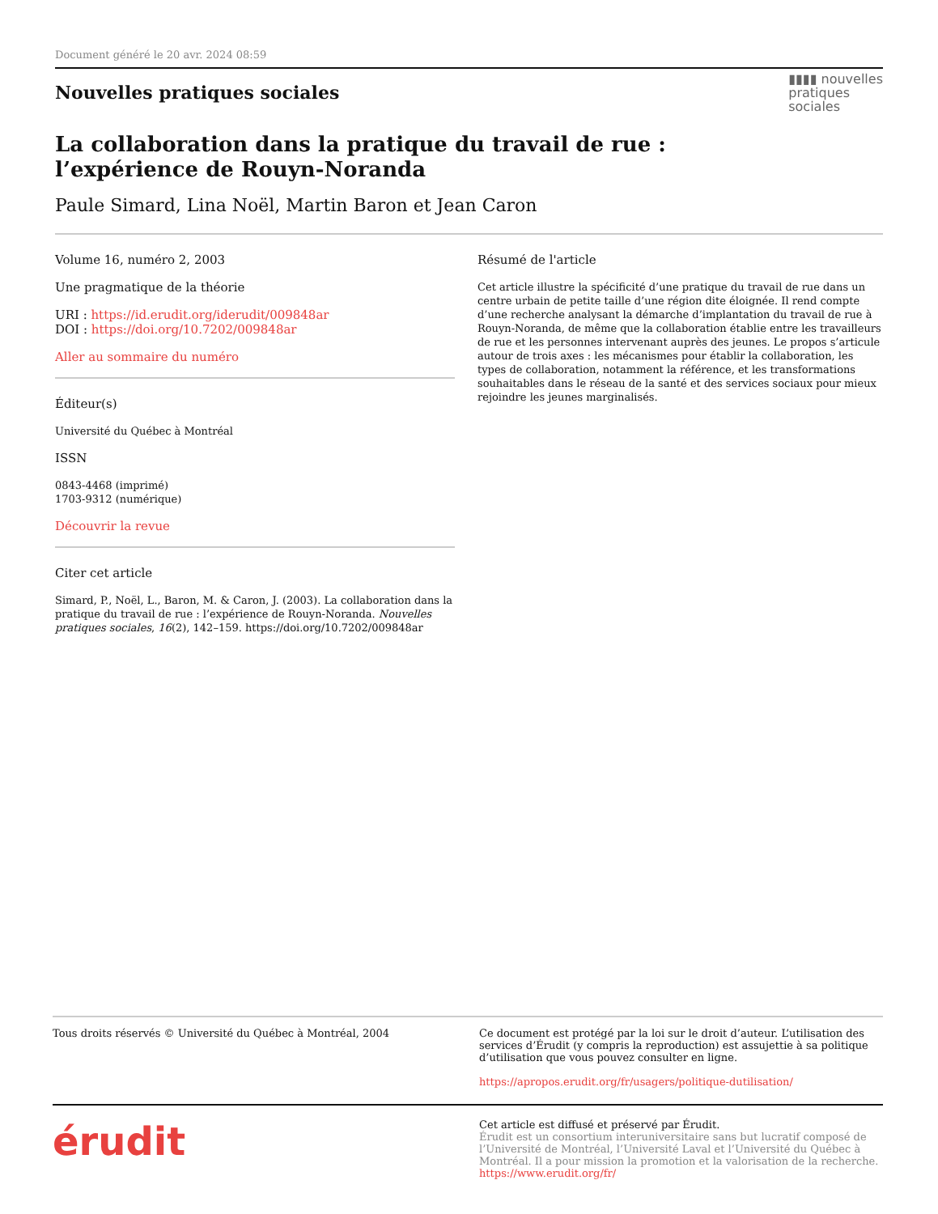Document généré le 20 avr. 2024 08:59
▮▮▮▮ nouvelles
pratiques
sociales
Nouvelles pratiques sociales
La collaboration dans la pratique du travail de rue :
l’expérience de Rouyn-Noranda
Paule Simard, Lina Noël, Martin Baron et Jean Caron
Volume 16, numéro 2, 2003
Une pragmatique de la théorie
URI : https://id.erudit.org/iderudit/009848ar
DOI : https://doi.org/10.7202/009848ar
Aller au sommaire du numéro
Éditeur(s)
Université du Québec à Montréal
ISSN
0843-4468 (imprimé)
1703-9312 (numérique)
Découvrir la revue
Citer cet article
Simard, P., Noël, L., Baron, M. & Caron, J. (2003). La collaboration dans la pratique du travail de rue : l’expérience de Rouyn-Noranda. Nouvelles pratiques sociales, 16(2), 142–159. https://doi.org/10.7202/009848ar
Résumé de l'article
Cet article illustre la spécificité d’une pratique du travail de rue dans un centre urbain de petite taille d’une région dite éloignée. Il rend compte d’une recherche analysant la démarche d’implantation du travail de rue à Rouyn-Noranda, de même que la collaboration établie entre les travailleurs de rue et les personnes intervenant auprès des jeunes. Le propos s’articule autour de trois axes : les mécanismes pour établir la collaboration, les types de collaboration, notamment la référence, et les transformations souhaitables dans le réseau de la santé et des services sociaux pour mieux rejoindre les jeunes marginalisés.
Tous droits réservés © Université du Québec à Montréal, 2004
Ce document est protégé par la loi sur le droit d’auteur. L’utilisation des services d’Érudit (y compris la reproduction) est assujettie à sa politique d’utilisation que vous pouvez consulter en ligne.
https://apropos.erudit.org/fr/usagers/politique-dutilisation/
érudit
Cet article est diffusé et préservé par Érudit.
Érudit est un consortium interuniversitaire sans but lucratif composé de l’Université de Montréal, l’Université Laval et l’Université du Québec à Montréal. Il a pour mission la promotion et la valorisation de la recherche.
https://www.erudit.org/fr/